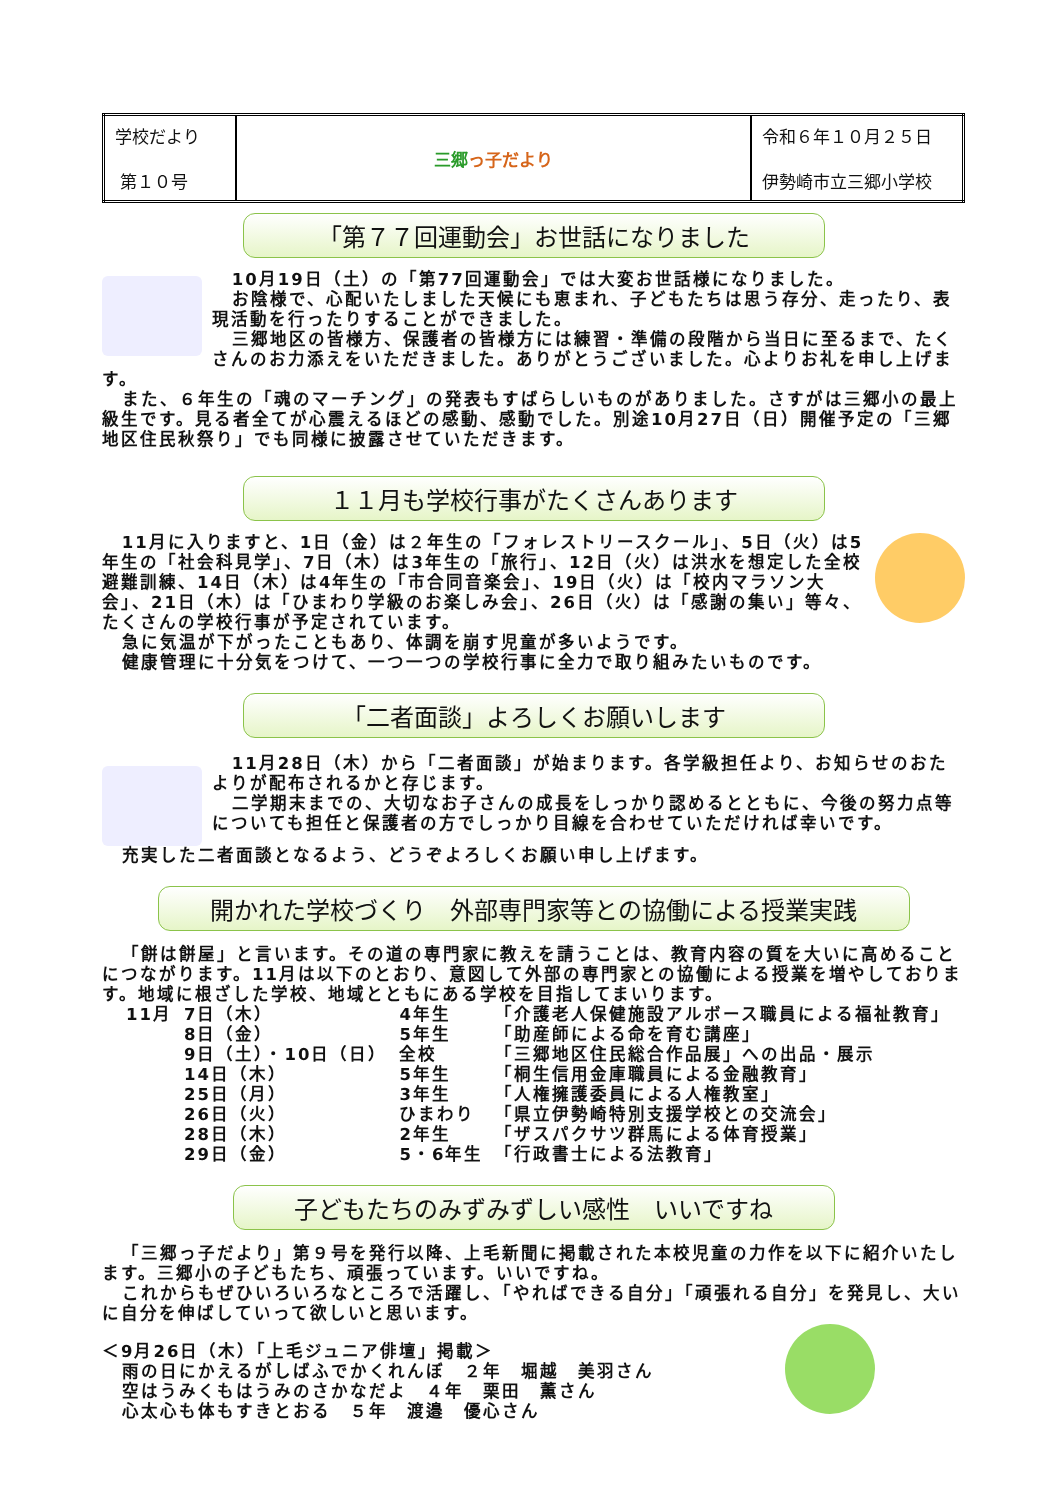| 学校だより 第１０号 | 三郷 っ子だより | 令和６年１０月２５日 伊勢崎市立三郷小学校 |
「第７７回運動会」お世話になりました
10月19日（土）の「第77回運動会」では大変お世話様になりました。
お陰様で、心配いたしました天候にも恵まれ、子どもたちは思う存分、走ったり、表現活動を行ったりすることができました。
三郷地区の皆様方、保護者の皆様方には練習・準備の段階から当日に至るまで、たくさんのお力添えをいただきました。ありがとうございました。心よりお礼を申し上げます。
また、６年生の「魂のマーチング」の発表もすばらしいものがありました。さすがは三郷小の最上級生です。見る者全てが心震えるほどの感動、感動でした。別途10月27日（日）開催予定の「三郷地区住民秋祭り」でも同様に披露させていただきます。
１１月も学校行事がたくさんあります
11月に入りますと、1日（金）は２年生の「フォレストリースクール」、5日（火）は5年生の「社会科見学」、7日（木）は3年生の「旅行」、12日（火）は洪水を想定した全校避難訓練、14日（木）は4年生の「市合同音楽会」、19日（火）は「校内マラソン大会」、21日（木）は「ひまわり学級のお楽しみ会」、26日（火）は「感謝の集い」等々、たくさんの学校行事が予定されています。
急に気温が下がったこともあり、体調を崩す児童が多いようです。
健康管理に十分気をつけて、一つ一つの学校行事に全力で取り組みたいものです。
「二者面談」よろしくお願いします
11月28日（木）から「二者面談」が始まります。各学級担任より、お知らせのおたよりが配布されるかと存じます。
二学期末までの、大切なお子さんの成長をしっかり認めるとともに、今後の努力点等についても担任と保護者の方でしっかり目線を合わせていただければ幸いです。
充実した二者面談となるよう、どうぞよろしくお願い申し上げます。
開かれた学校づくり　外部専門家等との協働による授業実践
「餅は餅屋」と言います。その道の専門家に教えを請うことは、教育内容の質を大いに高めることにつながります。11月は以下のとおり、意図して外部の専門家との協働による授業を増やしております。地域に根ざした学校、地域とともにある学校を目指してまいります。
| 11月 | 7日（木） | 4年生 | 「介護老人保健施設アルボース職員による福祉教育」 |
| | 8日（金） | 5年生 | 「助産師による命を育む講座」 |
| | 9日（土）・10日（日） | 全校 | 「三郷地区住民総合作品展」への出品・展示 |
| | 14日（木） | 5年生 | 「桐生信用金庫職員による金融教育」 |
| | 25日（月） | 3年生 | 「人権擁護委員による人権教室」 |
| | 26日（火） | ひまわり | 「県立伊勢崎特別支援学校との交流会」 |
| | 28日（木） | 2年生 | 「ザスパクサツ群馬による体育授業」 |
| | 29日（金） | 5・6年生 | 「行政書士による法教育」 |
子どもたちのみずみずしい感性　いいですね
「三郷っ子だより」第９号を発行以降、上毛新聞に掲載された本校児童の力作を以下に紹介いたします。三郷小の子どもたち、頑張っています。いいですね。
これからもぜひいろいろなところで活躍し、「やればできる自分」「頑張れる自分」を発見し、大いに自分を伸ばしていって欲しいと思います。
＜9月26日（木）「上毛ジュニア俳壇」掲載＞
雨の日にかえるがしばふでかくれんぼ　２年　堀越　美羽さん
空はうみくもはうみのさかなだよ　４年　栗田　薫さん
心太心も体もすきとおる　５年　渡邉　優心さん